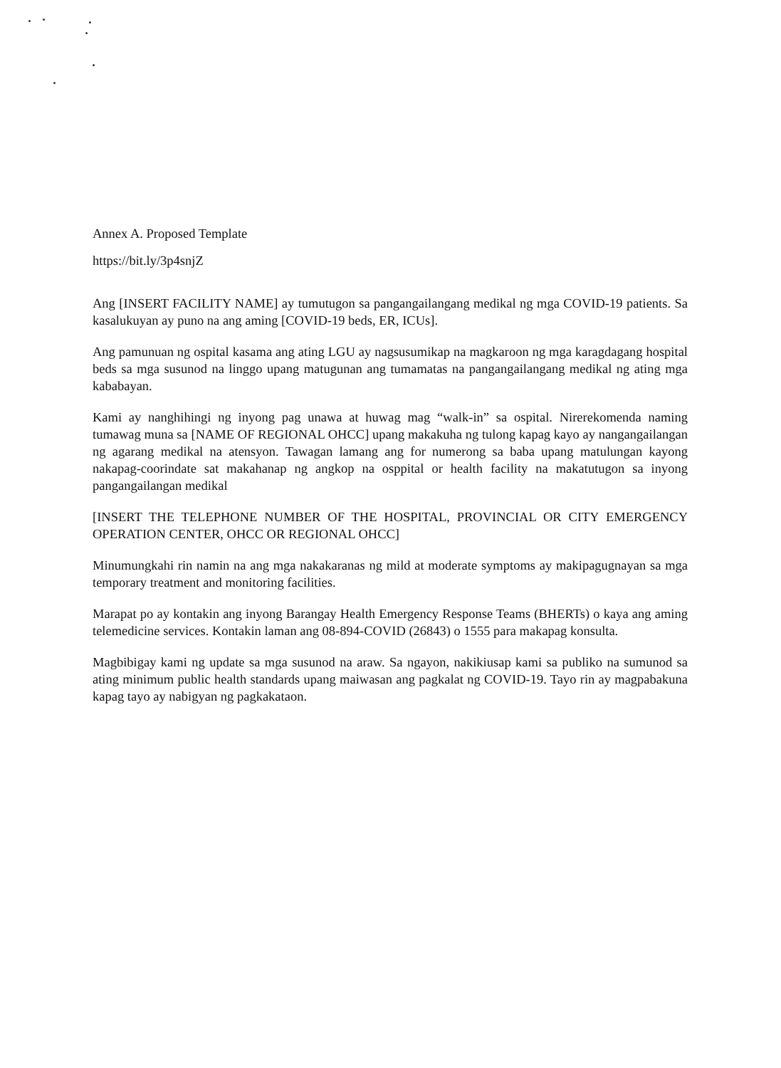Annex A. Proposed Template
https://bit.ly/3p4snjZ
Ang [INSERT FACILITY NAME] ay tumutugon sa pangangailangang medikal ng mga COVID-19 patients. Sa kasalukuyan ay puno na ang aming [COVID-19 beds, ER, ICUs].
Ang pamunuan ng ospital kasama ang ating LGU ay nagsusumikap na magkaroon ng mga karagdagang hospital beds sa mga susunod na linggo upang matugunan ang tumamatas na pangangailangang medikal ng ating mga kababayan.
Kami ay nanghihingi ng inyong pag unawa at huwag mag “walk-in” sa ospital. Nirerekomenda naming tumawag muna sa [NAME OF REGIONAL OHCC] upang makakuha ng tulong kapag kayo ay nangangailangan ng agarang medikal na atensyon. Tawagan lamang ang for numerong sa baba upang matulungan kayong nakapag-coorindate sat makahanap ng angkop na osppital or health facility na makatutugon sa inyong pangangailangan medikal
[INSERT THE TELEPHONE NUMBER OF THE HOSPITAL, PROVINCIAL OR CITY EMERGENCY OPERATION CENTER, OHCC OR REGIONAL OHCC]
Minumungkahi rin namin na ang mga nakakaranas ng mild at moderate symptoms ay makipagugnayan sa mga temporary treatment and monitoring facilities.
Marapat po ay kontakin ang inyong Barangay Health Emergency Response Teams (BHERTs) o kaya ang aming telemedicine services. Kontakin laman ang 08-894-COVID (26843) o 1555 para makapag konsulta.
Magbibigay kami ng update sa mga susunod na araw. Sa ngayon, nakikiusap kami sa publiko na sumunod sa ating minimum public health standards upang maiwasan ang pagkalat ng COVID-19. Tayo rin ay magpabakuna kapag tayo ay nabigyan ng pagkakataon.